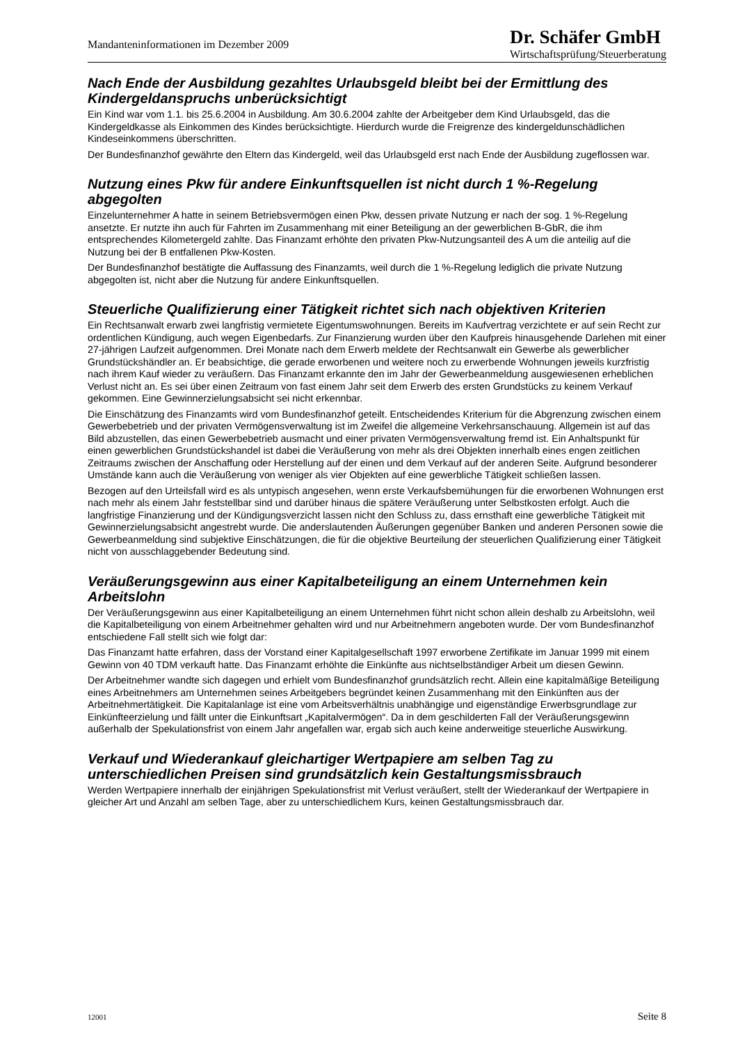Mandanteninformationen im Dezember 2009
Dr. Schäfer GmbH
Wirtschaftsprüfung/Steuerberatung
Nach Ende der Ausbildung gezahltes Urlaubsgeld bleibt bei der Ermittlung des Kindergeldanspruchs unberücksichtigt
Ein Kind war vom 1.1. bis 25.6.2004 in Ausbildung. Am 30.6.2004 zahlte der Arbeitgeber dem Kind Urlaubsgeld, das die Kindergeldkasse als Einkommen des Kindes berücksichtigte. Hierdurch wurde die Freigrenze des kindergeldunschädlichen Kindeseinkommens überschritten.
Der Bundesfinanzhof gewährte den Eltern das Kindergeld, weil das Urlaubsgeld erst nach Ende der Ausbildung zugeflossen war.
Nutzung eines Pkw für andere Einkunftsquellen ist nicht durch 1 %-Regelung abgegolten
Einzelunternehmer A hatte in seinem Betriebsvermögen einen Pkw, dessen private Nutzung er nach der sog. 1 %-Regelung ansetzte. Er nutzte ihn auch für Fahrten im Zusammenhang mit einer Beteiligung an der gewerblichen B-GbR, die ihm entsprechendes Kilometergeld zahlte. Das Finanzamt erhöhte den privaten Pkw-Nutzungsanteil des A um die anteilig auf die Nutzung bei der B entfallenen Pkw-Kosten.
Der Bundesfinanzhof bestätigte die Auffassung des Finanzamts, weil durch die 1 %-Regelung lediglich die private Nutzung abgegolten ist, nicht aber die Nutzung für andere Einkunftsquellen.
Steuerliche Qualifizierung einer Tätigkeit richtet sich nach objektiven Kriterien
Ein Rechtsanwalt erwarb zwei langfristig vermietete Eigentumswohnungen. Bereits im Kaufvertrag verzichtete er auf sein Recht zur ordentlichen Kündigung, auch wegen Eigenbedarfs. Zur Finanzierung wurden über den Kaufpreis hinausgehende Darlehen mit einer 27-jährigen Laufzeit aufgenommen. Drei Monate nach dem Erwerb meldete der Rechtsanwalt ein Gewerbe als gewerblicher Grundstückshändler an. Er beabsichtige, die gerade erworbenen und weitere noch zu erwerbende Wohnungen jeweils kurzfristig nach ihrem Kauf wieder zu veräußern. Das Finanzamt erkannte den im Jahr der Gewerbeanmeldung ausgewiesenen erheblichen Verlust nicht an. Es sei über einen Zeitraum von fast einem Jahr seit dem Erwerb des ersten Grundstücks zu keinem Verkauf gekommen. Eine Gewinnerzielungsabsicht sei nicht erkennbar.
Die Einschätzung des Finanzamts wird vom Bundesfinanzhof geteilt. Entscheidendes Kriterium für die Abgrenzung zwischen einem Gewerbebetrieb und der privaten Vermögensverwaltung ist im Zweifel die allgemeine Verkehrsanschauung. Allgemein ist auf das Bild abzustellen, das einen Gewerbebetrieb ausmacht und einer privaten Vermögensverwaltung fremd ist. Ein Anhaltspunkt für einen gewerblichen Grundstückshandel ist dabei die Veräußerung von mehr als drei Objekten innerhalb eines engen zeitlichen Zeitraums zwischen der Anschaffung oder Herstellung auf der einen und dem Verkauf auf der anderen Seite. Aufgrund besonderer Umstände kann auch die Veräußerung von weniger als vier Objekten auf eine gewerbliche Tätigkeit schließen lassen.
Bezogen auf den Urteilsfall wird es als untypisch angesehen, wenn erste Verkaufsbemühungen für die erworbenen Wohnungen erst nach mehr als einem Jahr feststellbar sind und darüber hinaus die spätere Veräußerung unter Selbstkosten erfolgt. Auch die langfristige Finanzierung und der Kündigungsverzicht lassen nicht den Schluss zu, dass ernsthaft eine gewerbliche Tätigkeit mit Gewinnerzielungsabsicht angestrebt wurde. Die anderslautenden Äußerungen gegenüber Banken und anderen Personen sowie die Gewerbeanmeldung sind subjektive Einschätzungen, die für die objektive Beurteilung der steuerlichen Qualifizierung einer Tätigkeit nicht von ausschlaggebender Bedeutung sind.
Veräußerungsgewinn aus einer Kapitalbeteiligung an einem Unternehmen kein Arbeitslohn
Der Veräußerungsgewinn aus einer Kapitalbeteiligung an einem Unternehmen führt nicht schon allein deshalb zu Arbeitslohn, weil die Kapitalbeteiligung von einem Arbeitnehmer gehalten wird und nur Arbeitnehmern angeboten wurde. Der vom Bundesfinanzhof entschiedene Fall stellt sich wie folgt dar:
Das Finanzamt hatte erfahren, dass der Vorstand einer Kapitalgesellschaft 1997 erworbene Zertifikate im Januar 1999 mit einem Gewinn von 40 TDM verkauft hatte. Das Finanzamt erhöhte die Einkünfte aus nichtselbständiger Arbeit um diesen Gewinn.
Der Arbeitnehmer wandte sich dagegen und erhielt vom Bundesfinanzhof grundsätzlich recht. Allein eine kapitalmäßige Beteiligung eines Arbeitnehmers am Unternehmen seines Arbeitgebers begründet keinen Zusammenhang mit den Einkünften aus der Arbeitnehmertätigkeit. Die Kapitalanlage ist eine vom Arbeitsverhältnis unabhängige und eigenständige Erwerbsgrundlage zur Einkünfteerzielung und fällt unter die Einkunftsart „Kapitalvermögen“. Da in dem geschilderten Fall der Veräußerungsgewinn außerhalb der Spekulationsfrist von einem Jahr angefallen war, ergab sich auch keine anderweitige steuerliche Auswirkung.
Verkauf und Wiederankauf gleichartiger Wertpapiere am selben Tag zu unterschiedlichen Preisen sind grundsätzlich kein Gestaltungsmissbrauch
Werden Wertpapiere innerhalb der einjährigen Spekulationsfrist mit Verlust veräußert, stellt der Wiederankauf der Wertpapiere in gleicher Art und Anzahl am selben Tage, aber zu unterschiedlichem Kurs, keinen Gestaltungsmissbrauch dar.
12001 Seite 8